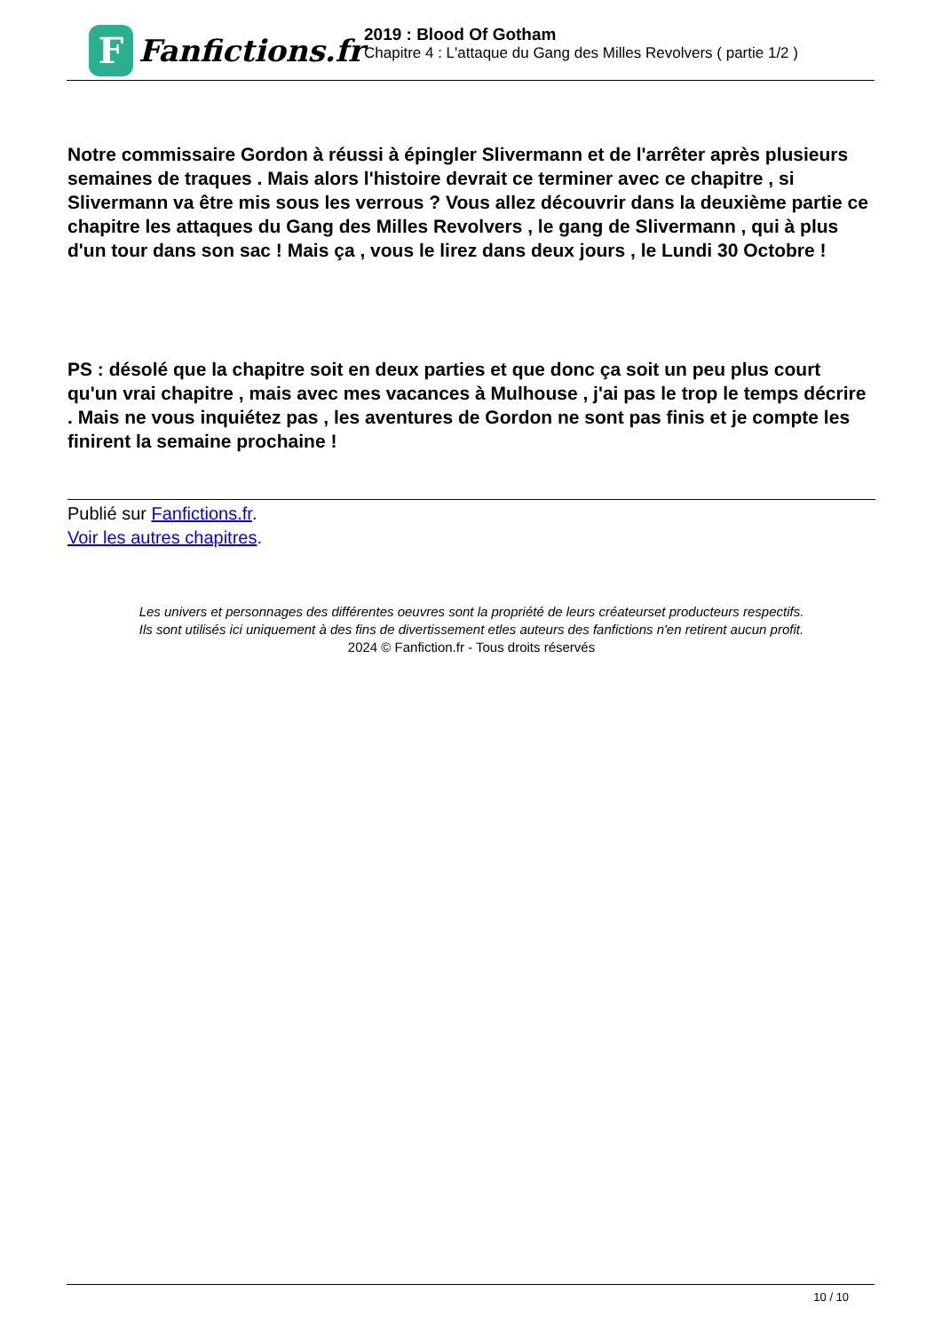F
Fanfictions.fr
2019 : Blood Of Gotham
Chapitre 4 : L'attaque du Gang des Milles Revolvers ( partie 1/2 )
Notre commissaire Gordon à réussi à épingler Slivermann et de l'arrêter après plusieurs semaines de traques . Mais alors l'histoire devrait ce terminer avec ce chapitre , si Slivermann va être mis sous les verrous ? Vous allez découvrir dans la deuxième partie ce chapitre les attaques du Gang des Milles Revolvers , le gang de Slivermann , qui à plus d'un tour dans son sac ! Mais ça , vous le lirez dans deux jours , le Lundi 30 Octobre !
PS : désolé que la chapitre soit en deux parties et que donc ça soit un peu plus court qu'un vrai chapitre , mais avec mes vacances à Mulhouse , j'ai pas le trop le temps décrire . Mais ne vous inquiétez pas , les aventures de Gordon ne sont pas finis et je compte les finirent la semaine prochaine !
Publié sur Fanfictions.fr.
Voir les autres chapitres.
Les univers et personnages des différentes oeuvres sont la propriété de leurs créateurset producteurs respectifs.
Ils sont utilisés ici uniquement à des fins de divertissement etles auteurs des fanfictions n'en retirent aucun profit.
2024 © Fanfiction.fr - Tous droits réservés
10 / 10